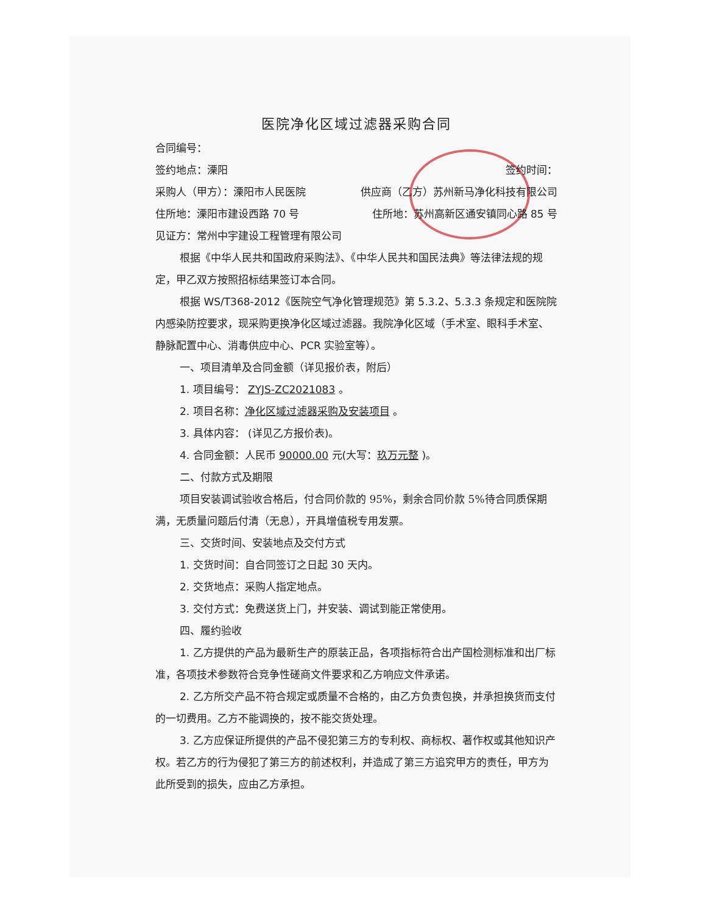医院净化区域过滤器采购合同
合同编号：
签约地点：溧阳 签约时间：
采购人（甲方）：溧阳市人民医院 供应商（乙方）苏州新马净化科技有限公司
住所地：溧阳市建设西路 70 号 住所地：苏州高新区通安镇同心路 85 号
见证方：常州中宇建设工程管理有限公司
根据《中华人民共和国政府采购法》、《中华人民共和国民法典》等法律法规的规定，甲乙双方按照招标结果签订本合同。
根据 WS/T368-2012《医院空气净化管理规范》第 5.3.2、5.3.3 条规定和医院院内感染防控要求，现采购更换净化区域过滤器。我院净化区域（手术室、眼科手术室、静脉配置中心、消毒供应中心、PCR 实验室等）。
一、项目清单及合同金额（详见报价表，附后）
1. 项目编号： ZYJS-ZC2021083 。
2. 项目名称：净化区域过滤器采购及安装项目 。
3. 具体内容： (详见乙方报价表)。
4. 合同金额：人民币 90000.00 元(大写：玖万元整 )。
二、付款方式及期限
项目安装调试验收合格后，付合同价款的 95%，剩余合同价款 5%待合同质保期满，无质量问题后付清（无息），开具增值税专用发票。
三、交货时间、安装地点及交付方式
1. 交货时间：自合同签订之日起 30 天内。
2. 交货地点：采购人指定地点。
3. 交付方式：免费送货上门，并安装、调试到能正常使用。
四、履约验收
1. 乙方提供的产品为最新生产的原装正品，各项指标符合出产国检测标准和出厂标准，各项技术参数符合竞争性磋商文件要求和乙方响应文件承诺。
2. 乙方所交产品不符合规定或质量不合格的，由乙方负责包换，并承担换货而支付的一切费用。乙方不能调换的，按不能交货处理。
3. 乙方应保证所提供的产品不侵犯第三方的专利权、商标权、著作权或其他知识产权。若乙方的行为侵犯了第三方的前述权利，并造成了第三方追究甲方的责任，甲方为此所受到的损失，应由乙方承担。